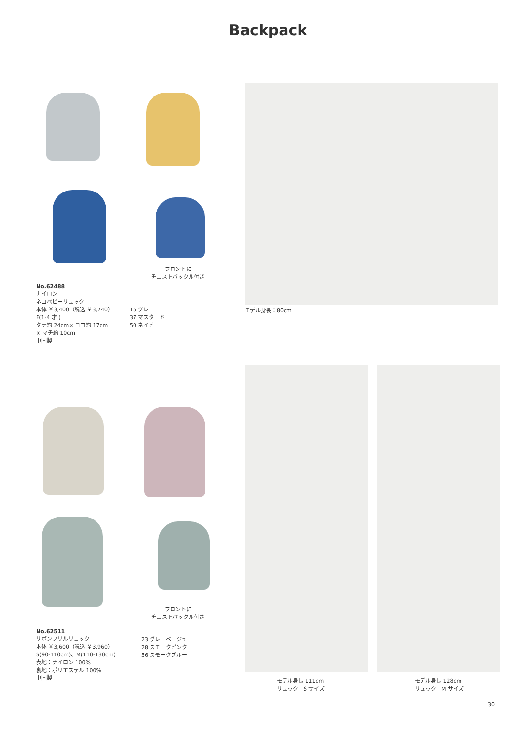Backpack
フロントに
チェストバックル付き
No.62488
ナイロン
ネコベビーリュック
本体 ￥3,400（税込 ￥3,740）
F(1-4 才 )
タテ約 24cm× ヨコ約 17cm
× マチ約 10cm
中国製
15 グレー
37 マスタード
50 ネイビー
モデル身長：80cm
フロントに
チェストバックル付き
No.62511
リボンフリルリュック
本体 ￥3,600（税込 ￥3,960）
S(90-110cm)、M(110-130cm)
表地：ナイロン 100%
裏地：ポリエステル 100%
中国製
23 グレーベージュ
28 スモークピンク
56 スモークブルー
モデル身長 111cm
リュック　S サイズ
モデル身長 128cm
リュック　M サイズ
30